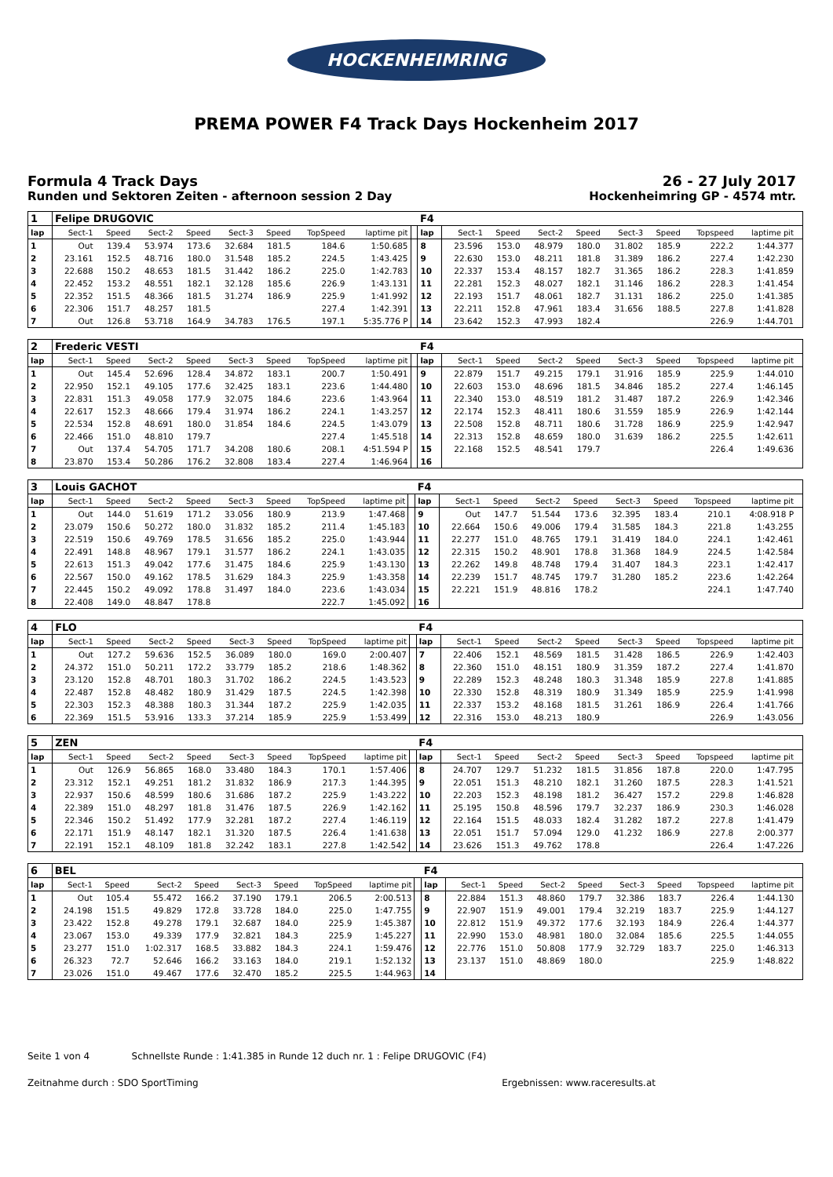HOCKENHEIMRING
PREMA POWER F4 Track Days Hockenheim 2017
Formula 4 Track Days 26 - 27 July 2017
Runden und Sektoren Zeiten - afternoon session 2 Day Hockenheimring GP - 4574 mtr.
| 1 | Felipe DRUGOVIC | | | | | | | | | F4 | | | | | | | | | |
| lap | Sect-1 | Speed | Sect-2 | Speed | Sect-3 | Speed | TopSpeed | laptime pit | | lap | Sect-1 | Speed | Sect-2 | Speed | Sect-3 | Speed | Topspeed | laptime pit | |
| 1 | Out | 139.4 | 53.974 | 173.6 | 32.684 | 181.5 | 184.6 | 1:50.685 | | 8 | 23.596 | 153.0 | 48.979 | 180.0 | 31.802 | 185.9 | 222.2 | 1:44.377 | |
| 2 | 23.161 | 152.5 | 48.716 | 180.0 | 31.548 | 185.2 | 224.5 | 1:43.425 | | 9 | 22.630 | 153.0 | 48.211 | 181.8 | 31.389 | 186.2 | 227.4 | 1:42.230 | |
| 3 | 22.688 | 150.2 | 48.653 | 181.5 | 31.442 | 186.2 | 225.0 | 1:42.783 | | 10 | 22.337 | 153.4 | 48.157 | 182.7 | 31.365 | 186.2 | 228.3 | 1:41.859 | |
| 4 | 22.452 | 153.2 | 48.551 | 182.1 | 32.128 | 185.6 | 226.9 | 1:43.131 | | 11 | 22.281 | 152.3 | 48.027 | 182.1 | 31.146 | 186.2 | 228.3 | 1:41.454 | |
| 5 | 22.352 | 151.5 | 48.366 | 181.5 | 31.274 | 186.9 | 225.9 | 1:41.992 | | 12 | 22.193 | 151.7 | 48.061 | 182.7 | 31.131 | 186.2 | 225.0 | 1:41.385 | |
| 6 | 22.306 | 151.7 | 48.257 | 181.5 | | | 227.4 | 1:42.391 | | 13 | 22.211 | 152.8 | 47.961 | 183.4 | 31.656 | 188.5 | 227.8 | 1:41.828 | |
| 7 | Out | 126.8 | 53.718 | 164.9 | 34.783 | 176.5 | 197.1 | 5:35.776 P | | 14 | 23.642 | 152.3 | 47.993 | 182.4 | | | 226.9 | 1:44.701 | |
| 2 | Frederic VESTI | | | | | | | | | F4 | | | | | | | | | |
| lap | Sect-1 | Speed | Sect-2 | Speed | Sect-3 | Speed | TopSpeed | laptime pit | | lap | Sect-1 | Speed | Sect-2 | Speed | Sect-3 | Speed | Topspeed | laptime pit | |
| 1 | Out | 145.4 | 52.696 | 128.4 | 34.872 | 183.1 | 200.7 | 1:50.491 | | 9 | 22.879 | 151.7 | 49.215 | 179.1 | 31.916 | 185.9 | 225.9 | 1:44.010 | |
| 2 | 22.950 | 152.1 | 49.105 | 177.6 | 32.425 | 183.1 | 223.6 | 1:44.480 | | 10 | 22.603 | 153.0 | 48.696 | 181.5 | 34.846 | 185.2 | 227.4 | 1:46.145 | |
| 3 | 22.831 | 151.3 | 49.058 | 177.9 | 32.075 | 184.6 | 223.6 | 1:43.964 | | 11 | 22.340 | 153.0 | 48.519 | 181.2 | 31.487 | 187.2 | 226.9 | 1:42.346 | |
| 4 | 22.617 | 152.3 | 48.666 | 179.4 | 31.974 | 186.2 | 224.1 | 1:43.257 | | 12 | 22.174 | 152.3 | 48.411 | 180.6 | 31.559 | 185.9 | 226.9 | 1:42.144 | |
| 5 | 22.534 | 152.8 | 48.691 | 180.0 | 31.854 | 184.6 | 224.5 | 1:43.079 | | 13 | 22.508 | 152.8 | 48.711 | 180.6 | 31.728 | 186.9 | 225.9 | 1:42.947 | |
| 6 | 22.466 | 151.0 | 48.810 | 179.7 | | | 227.4 | 1:45.518 | | 14 | 22.313 | 152.8 | 48.659 | 180.0 | 31.639 | 186.2 | 225.5 | 1:42.611 | |
| 7 | Out | 137.4 | 54.705 | 171.7 | 34.208 | 180.6 | 208.1 | 4:51.594 P | | 15 | 22.168 | 152.5 | 48.541 | 179.7 | | | 226.4 | 1:49.636 | |
| 8 | 23.870 | 153.4 | 50.286 | 176.2 | 32.808 | 183.4 | 227.4 | 1:46.964 | | 16 | | | | | | | | | |
| 3 | Louis GACHOT | | | | | | | | | F4 | | | | | | | | | |
| lap | Sect-1 | Speed | Sect-2 | Speed | Sect-3 | Speed | TopSpeed | laptime pit | | lap | Sect-1 | Speed | Sect-2 | Speed | Sect-3 | Speed | Topspeed | laptime pit | |
| 1 | Out | 144.0 | 51.619 | 171.2 | 33.056 | 180.9 | 213.9 | 1:47.468 | | 9 | Out | 147.7 | 51.544 | 173.6 | 32.395 | 183.4 | 210.1 | 4:08.918 P | |
| 2 | 23.079 | 150.6 | 50.272 | 180.0 | 31.832 | 185.2 | 211.4 | 1:45.183 | | 10 | 22.664 | 150.6 | 49.006 | 179.4 | 31.585 | 184.3 | 221.8 | 1:43.255 | |
| 3 | 22.519 | 150.6 | 49.769 | 178.5 | 31.656 | 185.2 | 225.0 | 1:43.944 | | 11 | 22.277 | 151.0 | 48.765 | 179.1 | 31.419 | 184.0 | 224.1 | 1:42.461 | |
| 4 | 22.491 | 148.8 | 48.967 | 179.1 | 31.577 | 186.2 | 224.1 | 1:43.035 | | 12 | 22.315 | 150.2 | 48.901 | 178.8 | 31.368 | 184.9 | 224.5 | 1:42.584 | |
| 5 | 22.613 | 151.3 | 49.042 | 177.6 | 31.475 | 184.6 | 225.9 | 1:43.130 | | 13 | 22.262 | 149.8 | 48.748 | 179.4 | 31.407 | 184.3 | 223.1 | 1:42.417 | |
| 6 | 22.567 | 150.0 | 49.162 | 178.5 | 31.629 | 184.3 | 225.9 | 1:43.358 | | 14 | 22.239 | 151.7 | 48.745 | 179.7 | 31.280 | 185.2 | 223.6 | 1:42.264 | |
| 7 | 22.445 | 150.2 | 49.092 | 178.8 | 31.497 | 184.0 | 223.6 | 1:43.034 | | 15 | 22.221 | 151.9 | 48.816 | 178.2 | | | 224.1 | 1:47.740 | |
| 8 | 22.408 | 149.0 | 48.847 | 178.8 | | | 222.7 | 1:45.092 | | 16 | | | | | | | | | |
| 4 | FLO | | | | | | | | | F4 | | | | | | | | | |
| lap | Sect-1 | Speed | Sect-2 | Speed | Sect-3 | Speed | TopSpeed | laptime pit | | lap | Sect-1 | Speed | Sect-2 | Speed | Sect-3 | Speed | Topspeed | laptime pit | |
| 1 | Out | 127.2 | 59.636 | 152.5 | 36.089 | 180.0 | 169.0 | 2:00.407 | | 7 | 22.406 | 152.1 | 48.569 | 181.5 | 31.428 | 186.5 | 226.9 | 1:42.403 | |
| 2 | 24.372 | 151.0 | 50.211 | 172.2 | 33.779 | 185.2 | 218.6 | 1:48.362 | | 8 | 22.360 | 151.0 | 48.151 | 180.9 | 31.359 | 187.2 | 227.4 | 1:41.870 | |
| 3 | 23.120 | 152.8 | 48.701 | 180.3 | 31.702 | 186.2 | 224.5 | 1:43.523 | | 9 | 22.289 | 152.3 | 48.248 | 180.3 | 31.348 | 185.9 | 227.8 | 1:41.885 | |
| 4 | 22.487 | 152.8 | 48.482 | 180.9 | 31.429 | 187.5 | 224.5 | 1:42.398 | | 10 | 22.330 | 152.8 | 48.319 | 180.9 | 31.349 | 185.9 | 225.9 | 1:41.998 | |
| 5 | 22.303 | 152.3 | 48.388 | 180.3 | 31.344 | 187.2 | 225.9 | 1:42.035 | | 11 | 22.337 | 153.2 | 48.168 | 181.5 | 31.261 | 186.9 | 226.4 | 1:41.766 | |
| 6 | 22.369 | 151.5 | 53.916 | 133.3 | 37.214 | 185.9 | 225.9 | 1:53.499 | | 12 | 22.316 | 153.0 | 48.213 | 180.9 | | | 226.9 | 1:43.056 | |
| 5 | ZEN | | | | | | | | | F4 | | | | | | | | | |
| lap | Sect-1 | Speed | Sect-2 | Speed | Sect-3 | Speed | TopSpeed | laptime pit | | lap | Sect-1 | Speed | Sect-2 | Speed | Sect-3 | Speed | Topspeed | laptime pit | |
| 1 | Out | 126.9 | 56.865 | 168.0 | 33.480 | 184.3 | 170.1 | 1:57.406 | | 8 | 24.707 | 129.7 | 51.232 | 181.5 | 31.856 | 187.8 | 220.0 | 1:47.795 | |
| 2 | 23.312 | 152.1 | 49.251 | 181.2 | 31.832 | 186.9 | 217.3 | 1:44.395 | | 9 | 22.051 | 151.3 | 48.210 | 182.1 | 31.260 | 187.5 | 228.3 | 1:41.521 | |
| 3 | 22.937 | 150.6 | 48.599 | 180.6 | 31.686 | 187.2 | 225.9 | 1:43.222 | | 10 | 22.203 | 152.3 | 48.198 | 181.2 | 36.427 | 157.2 | 229.8 | 1:46.828 | |
| 4 | 22.389 | 151.0 | 48.297 | 181.8 | 31.476 | 187.5 | 226.9 | 1:42.162 | | 11 | 25.195 | 150.8 | 48.596 | 179.7 | 32.237 | 186.9 | 230.3 | 1:46.028 | |
| 5 | 22.346 | 150.2 | 51.492 | 177.9 | 32.281 | 187.2 | 227.4 | 1:46.119 | | 12 | 22.164 | 151.5 | 48.033 | 182.4 | 31.282 | 187.2 | 227.8 | 1:41.479 | |
| 6 | 22.171 | 151.9 | 48.147 | 182.1 | 31.320 | 187.5 | 226.4 | 1:41.638 | | 13 | 22.051 | 151.7 | 57.094 | 129.0 | 41.232 | 186.9 | 227.8 | 2:00.377 | |
| 7 | 22.191 | 152.1 | 48.109 | 181.8 | 32.242 | 183.1 | 227.8 | 1:42.542 | | 14 | 23.626 | 151.3 | 49.762 | 178.8 | | | 226.4 | 1:47.226 | |
| 6 | BEL | | | | | | | | | F4 | | | | | | | | | |
| lap | Sect-1 | Speed | Sect-2 | Speed | Sect-3 | Speed | TopSpeed | laptime pit | | lap | Sect-1 | Speed | Sect-2 | Speed | Sect-3 | Speed | Topspeed | laptime pit | |
| 1 | Out | 105.4 | 55.472 | 166.2 | 37.190 | 179.1 | 206.5 | 2:00.513 | | 8 | 22.884 | 151.3 | 48.860 | 179.7 | 32.386 | 183.7 | 226.4 | 1:44.130 | |
| 2 | 24.198 | 151.5 | 49.829 | 172.8 | 33.728 | 184.0 | 225.0 | 1:47.755 | | 9 | 22.907 | 151.9 | 49.001 | 179.4 | 32.219 | 183.7 | 225.9 | 1:44.127 | |
| 3 | 23.422 | 152.8 | 49.278 | 179.1 | 32.687 | 184.0 | 225.9 | 1:45.387 | | 10 | 22.812 | 151.9 | 49.372 | 177.6 | 32.193 | 184.9 | 226.4 | 1:44.377 | |
| 4 | 23.067 | 153.0 | 49.339 | 177.9 | 32.821 | 184.3 | 225.9 | 1:45.227 | | 11 | 22.990 | 153.0 | 48.981 | 180.0 | 32.084 | 185.6 | 225.5 | 1:44.055 | |
| 5 | 23.277 | 151.0 | 1:02.317 | 168.5 | 33.882 | 184.3 | 224.1 | 1:59.476 | | 12 | 22.776 | 151.0 | 50.808 | 177.9 | 32.729 | 183.7 | 225.0 | 1:46.313 | |
| 6 | 26.323 | 72.7 | 52.646 | 166.2 | 33.163 | 184.0 | 219.1 | 1:52.132 | | 13 | 23.137 | 151.0 | 48.869 | 180.0 | | | 225.9 | 1:48.822 | |
| 7 | 23.026 | 151.0 | 49.467 | 177.6 | 32.470 | 185.2 | 225.5 | 1:44.963 | | 14 | | | | | | | | | |
Seite 1 von 4 Schnellste Runde : 1:41.385 in Runde 12 duch nr. 1 : Felipe DRUGOVIC (F4)
Zeitnahme durch : SDO SportTiming Ergebnissen: www.raceresults.at